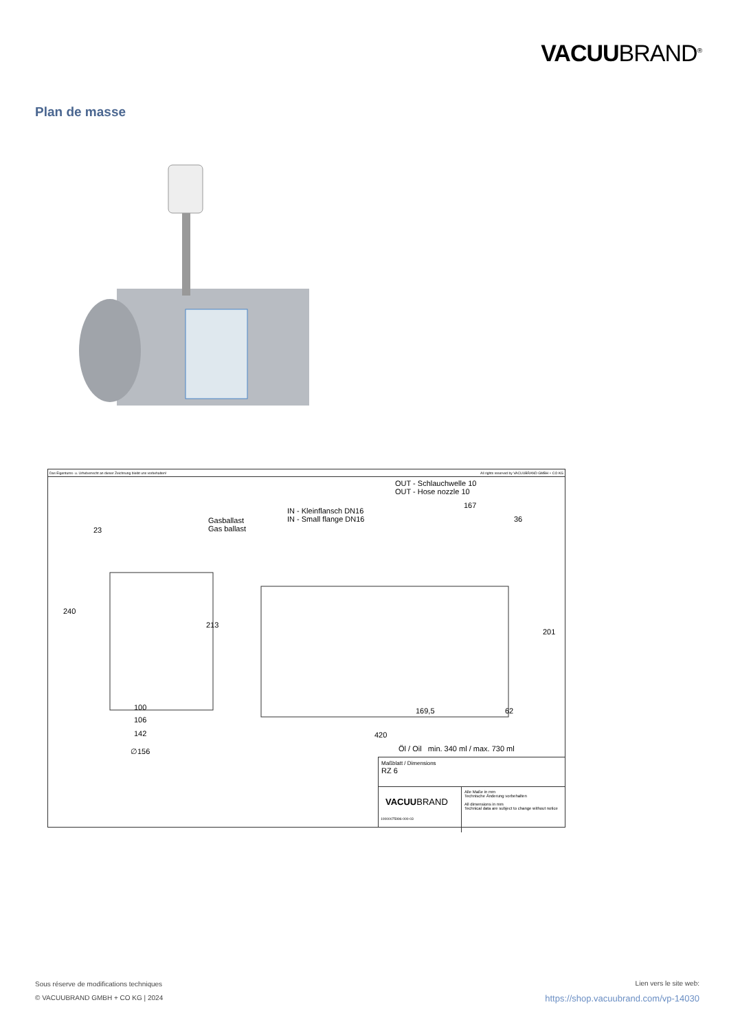VACUUBRAND<sup>®</sup>
Plan de masse
Das Eigentums- u. Urheberrecht an dieser Zeichnung bleibt uns vorbehalten! All rights reserved by VACUUBRAND GMBH + CO KG
OUT - Schlauchwelle 10
OUT - Hose nozzle 10
IN - Kleinflansch DN16
IN - Small flange DN16
Gasballast
Gas ballast
167
36
23
240
213
201
100
106
142
∅156
169,5 62
420
Öl / Oil min. 340 ml / max. 730 ml
Maßblatt / Dimensions
RZ 6
VACUUBRAND
10000075996-000-03
Alle Maße in mm
Technische Änderung vorbehalten
All dimensions in mm
Technical data are subject to change without notice
Sous réserve de modifications techniques
© VACUUBRAND GMBH + CO KG | 2024
Lien vers le site web:
https://shop.vacuubrand.com/vp-14030